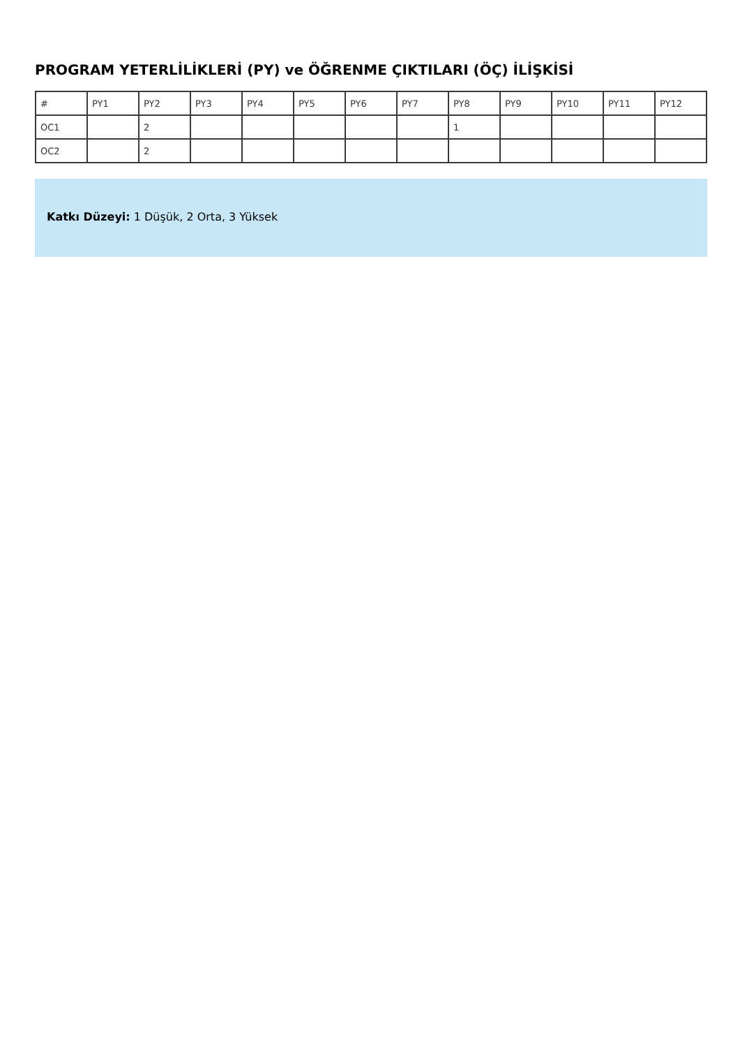PROGRAM YETERLİLİKLERİ (PY) ve ÖĞRENME ÇIKTILARI (ÖÇ) İLİŞKİSİ
| # | PY1 | PY2 | PY3 | PY4 | PY5 | PY6 | PY7 | PY8 | PY9 | PY10 | PY11 | PY12 |
| OC1 | | 2 | | | | | | 1 | | | | |
| OC2 | | 2 | | | | | | | | | | |
Katkı Düzeyi: 1 Düşük, 2 Orta, 3 Yüksek